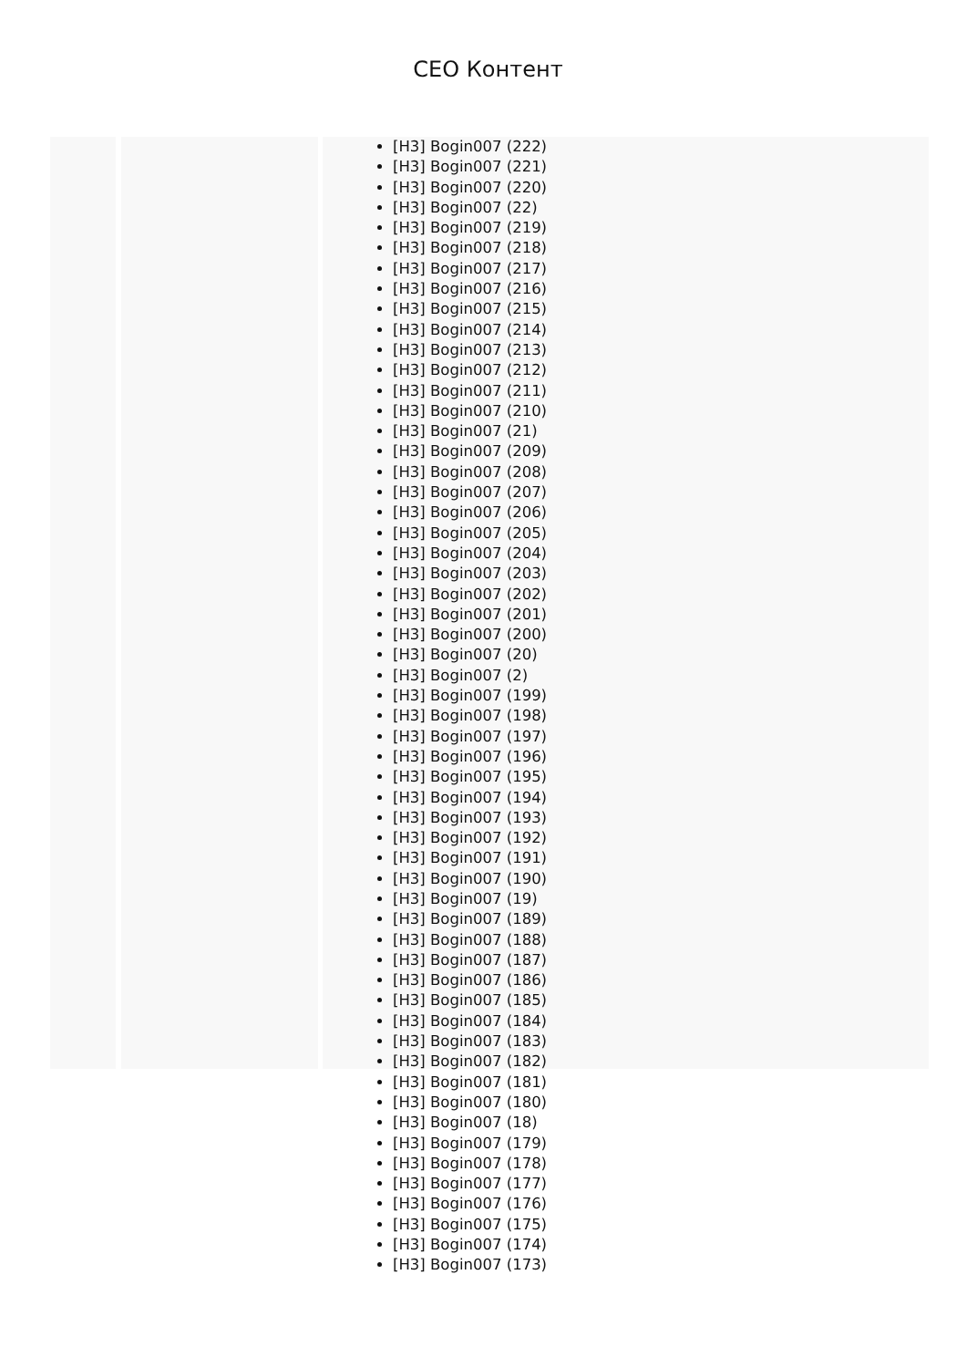CEO Контент
[H3] Bogin007 (222)
[H3] Bogin007 (221)
[H3] Bogin007 (220)
[H3] Bogin007 (22)
[H3] Bogin007 (219)
[H3] Bogin007 (218)
[H3] Bogin007 (217)
[H3] Bogin007 (216)
[H3] Bogin007 (215)
[H3] Bogin007 (214)
[H3] Bogin007 (213)
[H3] Bogin007 (212)
[H3] Bogin007 (211)
[H3] Bogin007 (210)
[H3] Bogin007 (21)
[H3] Bogin007 (209)
[H3] Bogin007 (208)
[H3] Bogin007 (207)
[H3] Bogin007 (206)
[H3] Bogin007 (205)
[H3] Bogin007 (204)
[H3] Bogin007 (203)
[H3] Bogin007 (202)
[H3] Bogin007 (201)
[H3] Bogin007 (200)
[H3] Bogin007 (20)
[H3] Bogin007 (2)
[H3] Bogin007 (199)
[H3] Bogin007 (198)
[H3] Bogin007 (197)
[H3] Bogin007 (196)
[H3] Bogin007 (195)
[H3] Bogin007 (194)
[H3] Bogin007 (193)
[H3] Bogin007 (192)
[H3] Bogin007 (191)
[H3] Bogin007 (190)
[H3] Bogin007 (19)
[H3] Bogin007 (189)
[H3] Bogin007 (188)
[H3] Bogin007 (187)
[H3] Bogin007 (186)
[H3] Bogin007 (185)
[H3] Bogin007 (184)
[H3] Bogin007 (183)
[H3] Bogin007 (182)
[H3] Bogin007 (181)
[H3] Bogin007 (180)
[H3] Bogin007 (18)
[H3] Bogin007 (179)
[H3] Bogin007 (178)
[H3] Bogin007 (177)
[H3] Bogin007 (176)
[H3] Bogin007 (175)
[H3] Bogin007 (174)
[H3] Bogin007 (173)